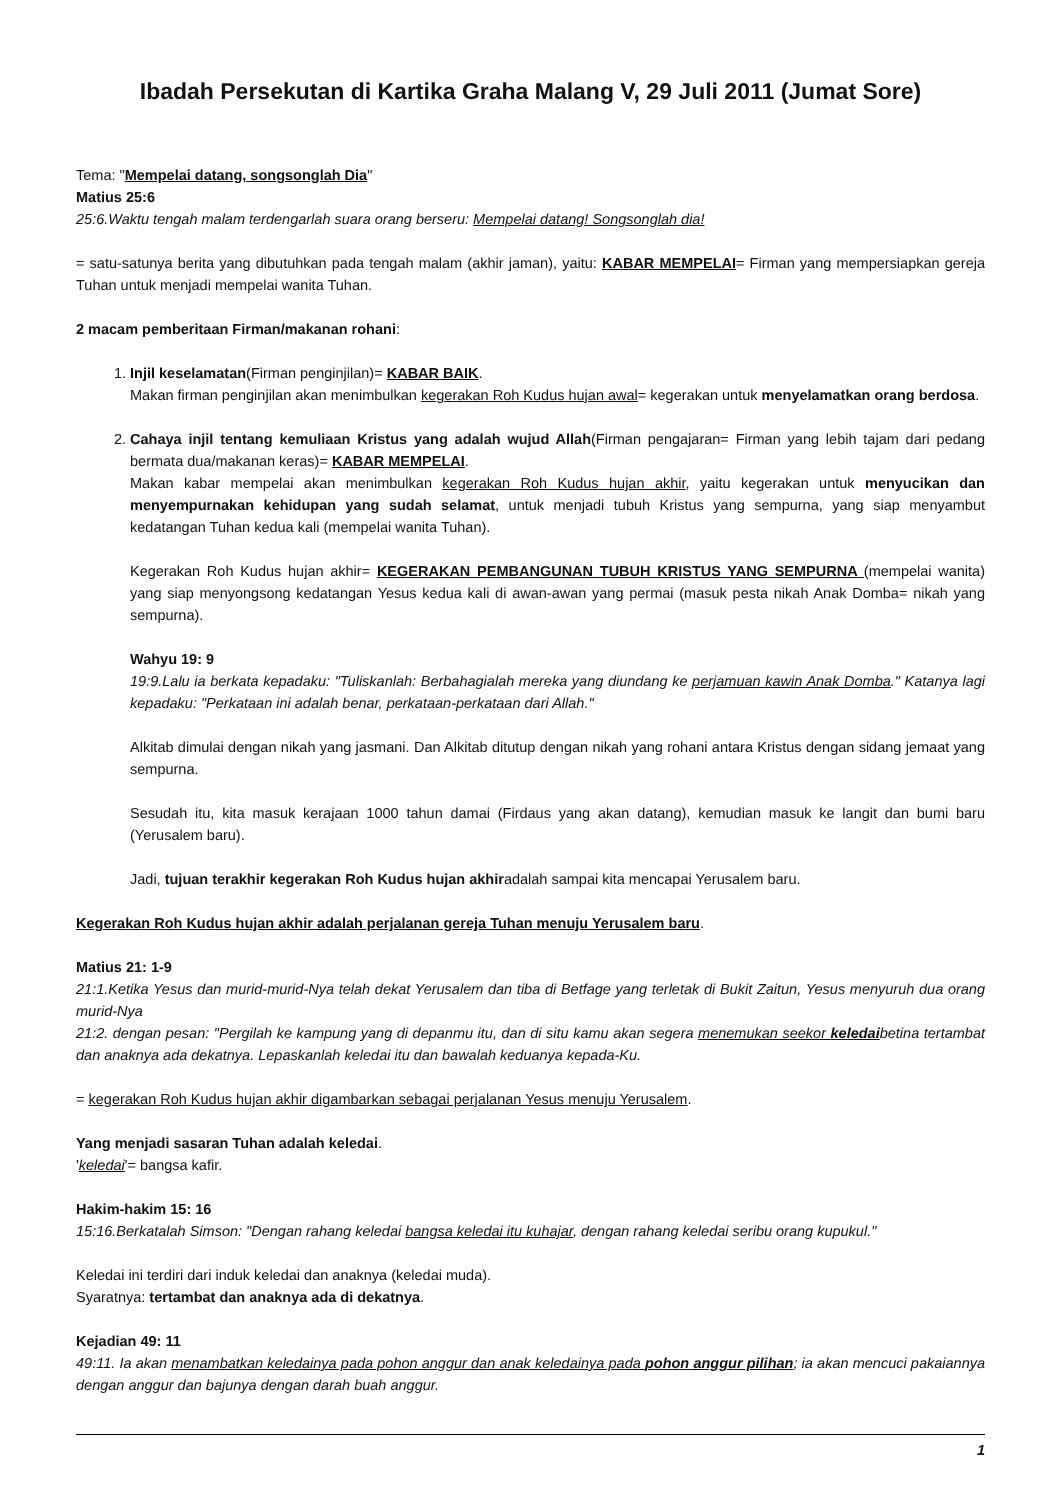Ibadah Persekutan di Kartika Graha Malang V, 29 Juli 2011 (Jumat Sore)
Tema: "Mempelai datang, songsonglah Dia"
Matius 25:6
25:6.Waktu tengah malam terdengarlah suara orang berseru: Mempelai datang! Songsonglah dia!
= satu-satunya berita yang dibutuhkan pada tengah malam (akhir jaman), yaitu: KABAR MEMPELAI= Firman yang mempersiapkan gereja Tuhan untuk menjadi mempelai wanita Tuhan.
2 macam pemberitaan Firman/makanan rohani:
1. Injil keselamatan(Firman penginjilan)= KABAR BAIK.
Makan firman penginjilan akan menimbulkan kegerakan Roh Kudus hujan awal= kegerakan untuk menyelamatkan orang berdosa.
2. Cahaya injil tentang kemuliaan Kristus yang adalah wujud Allah(Firman pengajaran= Firman yang lebih tajam dari pedang bermata dua/makanan keras)= KABAR MEMPELAI.
Makan kabar mempelai akan menimbulkan kegerakan Roh Kudus hujan akhir, yaitu kegerakan untuk menyucikan dan menyempurnakan kehidupan yang sudah selamat, untuk menjadi tubuh Kristus yang sempurna, yang siap menyambut kedatangan Tuhan kedua kali (mempelai wanita Tuhan).
Kegerakan Roh Kudus hujan akhir= KEGERAKAN PEMBANGUNAN TUBUH KRISTUS YANG SEMPURNA (mempelai wanita) yang siap menyongsong kedatangan Yesus kedua kali di awan-awan yang permai (masuk pesta nikah Anak Domba= nikah yang sempurna).
Wahyu 19: 9
19:9.Lalu ia berkata kepadaku: "Tuliskanlah: Berbahagialah mereka yang diundang ke perjamuan kawin Anak Domba." Katanya lagi kepadaku: "Perkataan ini adalah benar, perkataan-perkataan dari Allah."
Alkitab dimulai dengan nikah yang jasmani. Dan Alkitab ditutup dengan nikah yang rohani antara Kristus dengan sidang jemaat yang sempurna.
Sesudah itu, kita masuk kerajaan 1000 tahun damai (Firdaus yang akan datang), kemudian masuk ke langit dan bumi baru (Yerusalem baru).
Jadi, tujuan terakhir kegerakan Roh Kudus hujan akhiradalah sampai kita mencapai Yerusalem baru.
Kegerakan Roh Kudus hujan akhir adalah perjalanan gereja Tuhan menuju Yerusalem baru.
Matius 21: 1-9
21:1.Ketika Yesus dan murid-murid-Nya telah dekat Yerusalem dan tiba di Betfage yang terletak di Bukit Zaitun, Yesus menyuruh dua orang murid-Nya
21:2. dengan pesan: "Pergilah ke kampung yang di depanmu itu, dan di situ kamu akan segera menemukan seekor keledaibetina tertambat dan anaknya ada dekatnya. Lepaskanlah keledai itu dan bawalah keduanya kepada-Ku.
= kegerakan Roh Kudus hujan akhir digambarkan sebagai perjalanan Yesus menuju Yerusalem.
Yang menjadi sasaran Tuhan adalah keledai.
'keledai'= bangsa kafir.
Hakim-hakim 15: 16
15:16.Berkatalah Simson: "Dengan rahang keledai bangsa keledai itu kuhajar, dengan rahang keledai seribu orang kupukul."
Keledai ini terdiri dari induk keledai dan anaknya (keledai muda).
Syaratnya: tertambat dan anaknya ada di dekatnya.
Kejadian 49: 11
49:11. Ia akan menambatkan keledainya pada pohon anggur dan anak keledainya pada pohon anggur pilihan; ia akan mencuci pakaiannya dengan anggur dan bajunya dengan darah buah anggur.
1